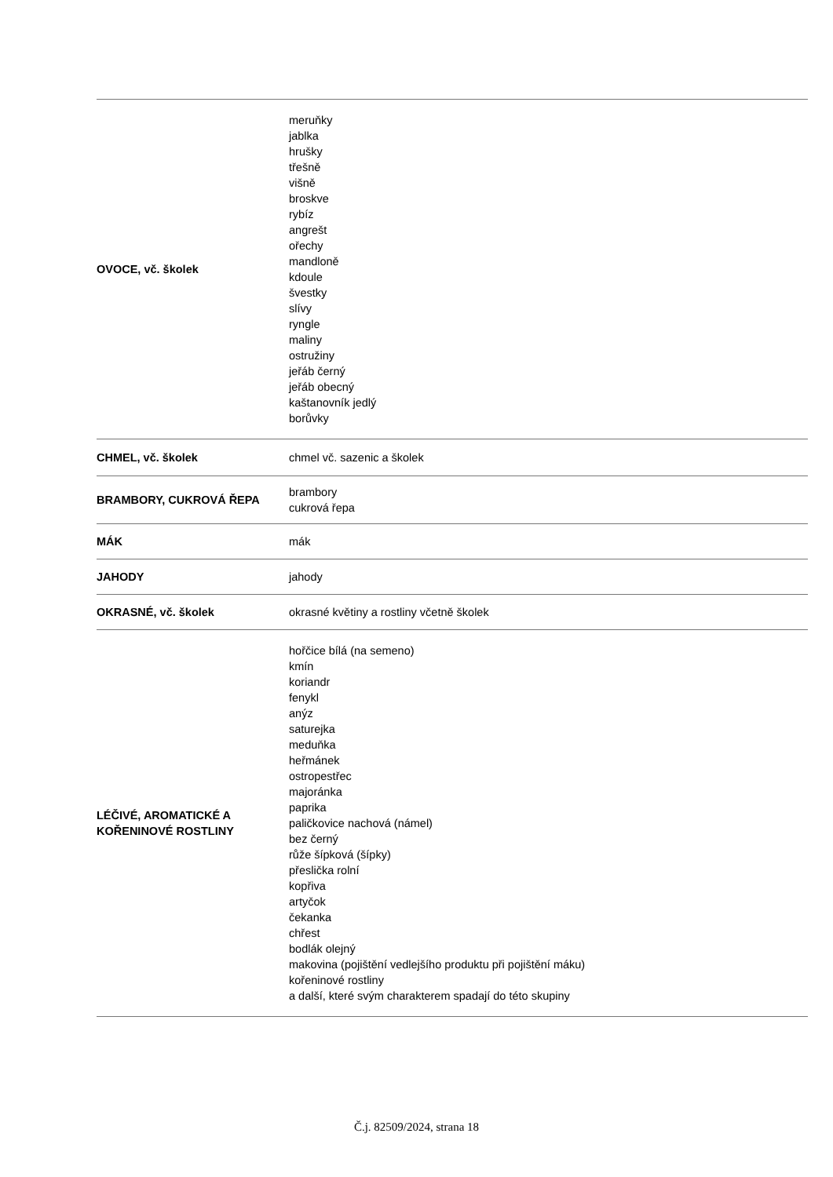| OVOCE, vč. školek | meruňky jablka hrušky třešně višně broskve rybíz angrešt ořechy mandloně kdoule švestky slívy ryngle maliny ostružiny jeřáb černý jeřáb obecný kaštanovník jedlý borůvky |
| CHMEL, vč. školek | chmel vč. sazenic a školek |
| BRAMBORY, CUKROVÁ ŘEPA | brambory cukrová řepa |
| MÁK | mák |
| JAHODY | jahody |
| OKRASNÉ, vč. školek | okrasné květiny a rostliny včetně školek |
| LÉČIVÉ, AROMATICKÉ A KOŘENINOVÉ ROSTLINY | hořčice bílá (na semeno) kmín koriandr fenykl anýz saturejka meduňka heřmánek ostropestřec majoránka paprika paličkovice nachová (námel) bez černý růže šípková (šípky) přeslička rolní kopřiva artyčok čekanka chřest bodlák olejný makovina (pojištění vedlejšího produktu při pojištění máku) kořeninové rostliny a další, které svým charakterem spadají do této skupiny |
Č.j. 82509/2024, strana 18